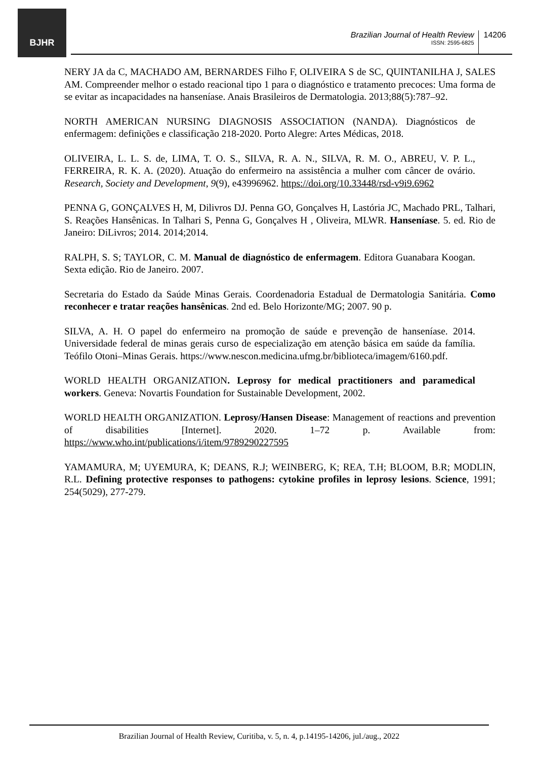BJHR
Brazilian Journal of Health Review
ISSN: 2595-6825
14206
NERY JA da C, MACHADO AM, BERNARDES Filho F, OLIVEIRA S de SC, QUINTANILHA J, SALES AM. Compreender melhor o estado reacional tipo 1 para o diagnóstico e tratamento precoces: Uma forma de se evitar as incapacidades na hanseníase. Anais Brasileiros de Dermatologia. 2013;88(5):787–92.
NORTH AMERICAN NURSING DIAGNOSIS ASSOCIATION (NANDA). Diagnósticos de enfermagem: definições e classificação 218-2020. Porto Alegre: Artes Médicas, 2018.
OLIVEIRA, L. L. S. de, LIMA, T. O. S., SILVA, R. A. N., SILVA, R. M. O., ABREU, V. P. L., FERREIRA, R. K. A. (2020). Atuação do enfermeiro na assistência a mulher com câncer de ovário. Research, Society and Development, 9(9), e43996962. https://doi.org/10.33448/rsd-v9i9.6962
PENNA G, GONÇALVES H, M, Dilivros DJ. Penna GO, Gonçalves H, Lastória JC, Machado PRL, Talhari, S. Reações Hansênicas. In Talhari S, Penna G, Gonçalves H , Oliveira, MLWR. Hanseníase. 5. ed. Rio de Janeiro: DiLivros; 2014. 2014;2014.
RALPH, S. S; TAYLOR, C. M. Manual de diagnóstico de enfermagem. Editora Guanabara Koogan. Sexta edição. Rio de Janeiro. 2007.
Secretaria do Estado da Saúde Minas Gerais. Coordenadoria Estadual de Dermatologia Sanitária. Como reconhecer e tratar reações hansênicas. 2nd ed. Belo Horizonte/MG; 2007. 90 p.
SILVA, A. H. O papel do enfermeiro na promoção de saúde e prevenção de hanseníase. 2014. Universidade federal de minas gerais curso de especialização em atenção básica em saúde da família. Teófilo Otoni–Minas Gerais. https://www.nescon.medicina.ufmg.br/biblioteca/imagem/6160.pdf.
WORLD HEALTH ORGANIZATION. Leprosy for medical practitioners and paramedical workers. Geneva: Novartis Foundation for Sustainable Development, 2002.
WORLD HEALTH ORGANIZATION. Leprosy/Hansen Disease: Management of reactions and prevention of disabilities [Internet]. 2020. 1–72 p. Available from: https://www.who.int/publications/i/item/9789290227595
YAMAMURA, M; UYEMURA, K; DEANS, R.J; WEINBERG, K; REA, T.H; BLOOM, B.R; MODLIN, R.L. Defining protective responses to pathogens: cytokine profiles in leprosy lesions. Science, 1991; 254(5029), 277-279.
Brazilian Journal of Health Review, Curitiba, v. 5, n. 4, p.14195-14206, jul./aug., 2022